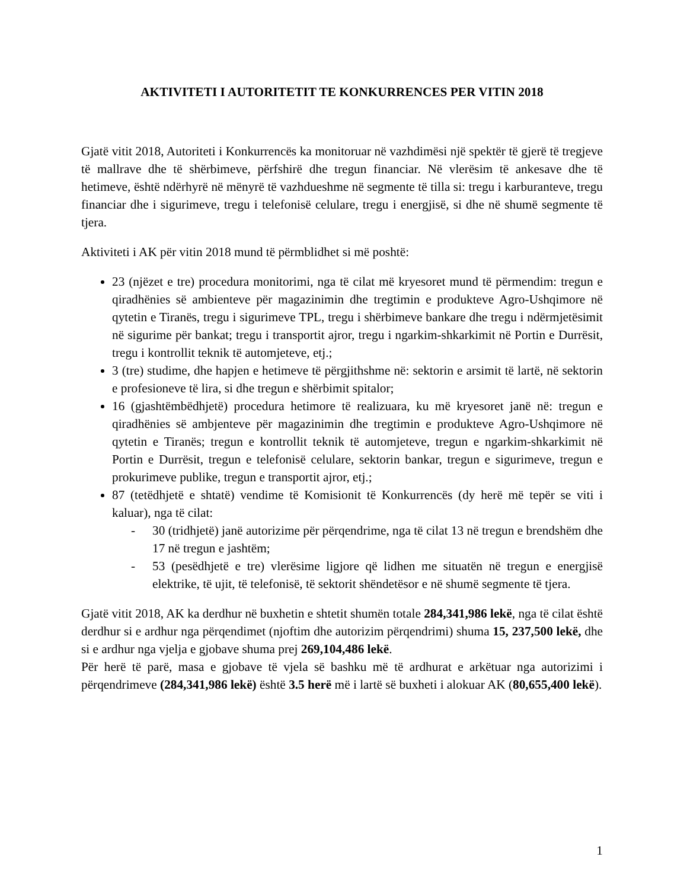AKTIVITETI I AUTORITETIT TE KONKURRENCES PER VITIN 2018
Gjatë vitit 2018, Autoriteti i Konkurrencës ka monitoruar në vazhdimësi një spektër të gjerë të tregjeve të mallrave dhe të shërbimeve, përfshirë dhe tregun financiar. Në vlerësim të ankesave dhe të hetimeve, është ndërhyrë në mënyrë të vazhdueshme në segmente të tilla si: tregu i karburanteve, tregu financiar dhe i sigurimeve, tregu i telefonisë celulare, tregu i energjisë, si dhe në shumë segmente të tjera.
Aktiviteti i AK për vitin 2018 mund të përmblidhet si më poshtë:
23 (njëzet e tre) procedura monitorimi, nga të cilat më kryesoret mund të përmendim: tregun e qiradhënies së ambienteve për magazinimin dhe tregtimin e produkteve Agro-Ushqimore në qytetin e Tiranës, tregu i sigurimeve TPL, tregu i shërbimeve bankare dhe tregu i ndërmjetësimit në sigurime për bankat; tregu i transportit ajror, tregu i ngarkim-shkarkimit në Portin e Durrësit, tregu i kontrollit teknik të automjeteve, etj.;
3 (tre) studime, dhe hapjen e hetimeve të përgjithshme në: sektorin e arsimit të lartë, në sektorin e profesioneve të lira, si dhe tregun e shërbimit spitalor;
16 (gjashtëmbëdhjetë) procedura hetimore të realizuara, ku më kryesoret janë në: tregun e qiradhënies së ambjenteve për magazinimin dhe tregtimin e produkteve Agro-Ushqimore në qytetin e Tiranës; tregun e kontrollit teknik të automjeteve, tregun e ngarkim-shkarkimit në Portin e Durrësit, tregun e telefonisë celulare, sektorin bankar, tregun e sigurimeve, tregun e prokurimeve publike, tregun e transportit ajror, etj.;
87 (tetëdhjetë e shtatë) vendime të Komisionit të Konkurrencës (dy herë më tepër se viti i kaluar), nga të cilat:
- 30 (tridhjetë) janë autorizime për përqendrime, nga të cilat 13 në tregun e brendshëm dhe 17 në tregun e jashtëm;
- 53 (pesëdhjetë e tre) vlerësime ligjore që lidhen me situatën në tregun e energjisë elektrike, të ujit, të telefonisë, të sektorit shëndetësor e në shumë segmente të tjera.
Gjatë vitit 2018, AK ka derdhur në buxhetin e shtetit shumën totale 284,341,986 lekë, nga të cilat është derdhur si e ardhur nga përqendimet (njoftim dhe autorizim përqendrimi) shuma 15, 237,500 lekë, dhe si e ardhur nga vjelja e gjobave shuma prej 269,104,486 lekë.
Për herë të parë, masa e gjobave të vjela së bashku më të ardhurat e arkëtuar nga autorizimi i përqendrimeve (284,341,986 lekë) është 3.5 herë më i lartë së buxheti i alokuar AK (80,655,400 lekë).
1